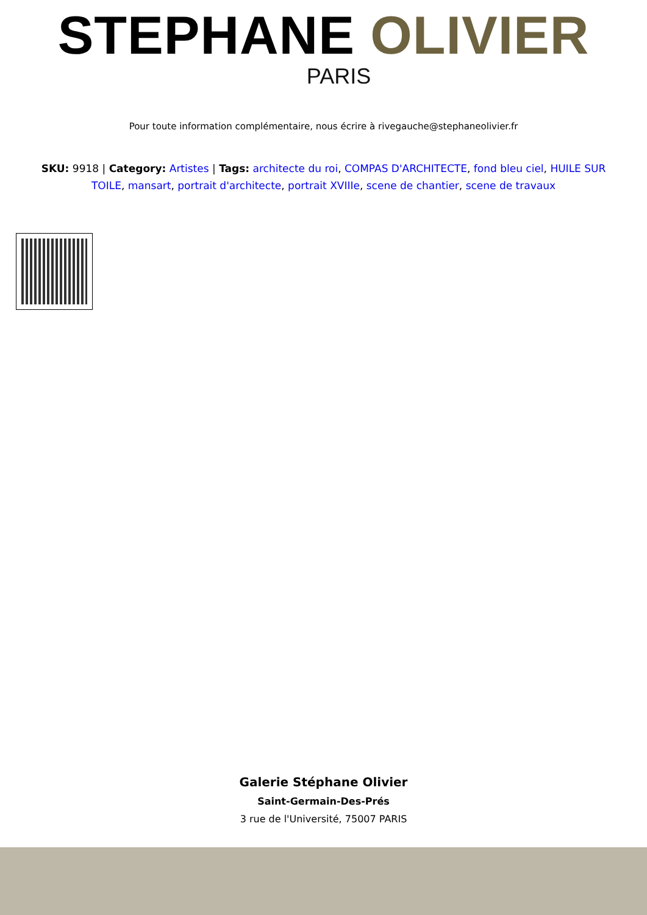STEPHANE OLIVIER
PARIS
Pour toute information complémentaire, nous écrire à rivegauche@stephaneolivier.fr
SKU: 9918 | Category: Artistes | Tags: architecte du roi, COMPAS D'ARCHITECTE, fond bleu ciel, HUILE SUR TOILE, mansart, portrait d'architecte, portrait XVIIIe, scene de chantier, scene de travaux
Galerie Stéphane Olivier
Saint-Germain-Des-Prés
3 rue de l'Université, 75007 PARIS